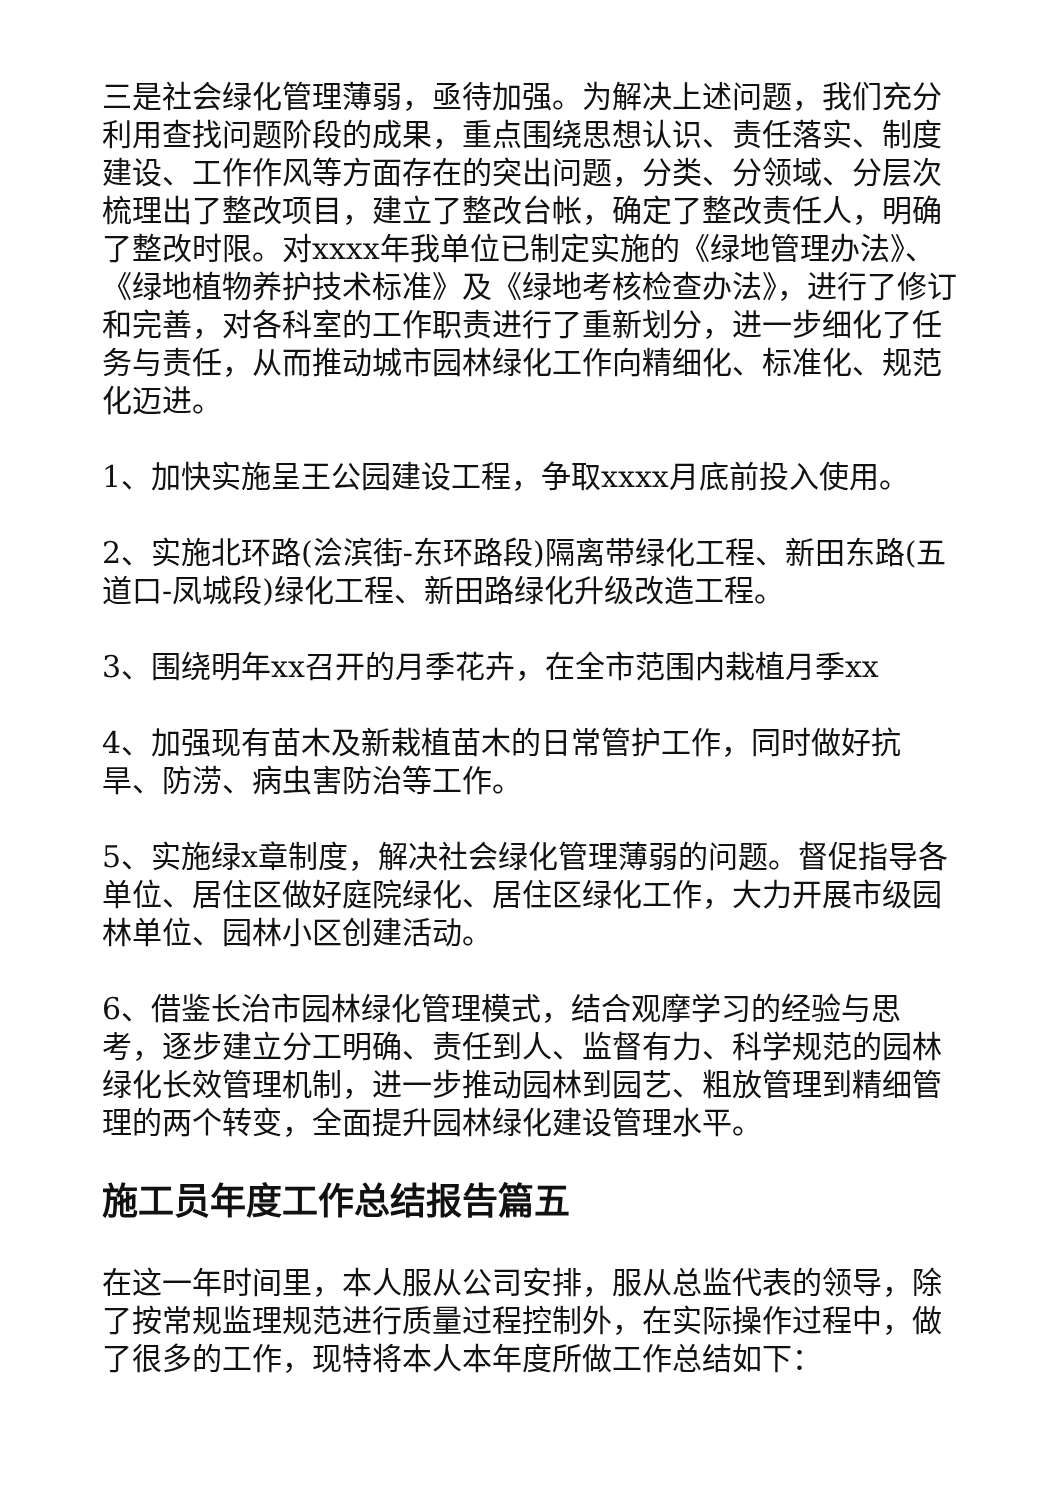三是社会绿化管理薄弱，亟待加强。为解决上述问题，我们充分利用查找问题阶段的成果，重点围绕思想认识、责任落实、制度建设、工作作风等方面存在的突出问题，分类、分领域、分层次梳理出了整改项目，建立了整改台帐，确定了整改责任人，明确了整改时限。对xxxx年我单位已制定实施的《绿地管理办法》、《绿地植物养护技术标准》及《绿地考核检查办法》，进行了修订和完善，对各科室的工作职责进行了重新划分，进一步细化了任务与责任，从而推动城市园林绿化工作向精细化、标准化、规范化迈进。
1、加快实施呈王公园建设工程，争取xxxx月底前投入使用。
2、实施北环路(浍滨街-东环路段)隔离带绿化工程、新田东路(五道口-凤城段)绿化工程、新田路绿化升级改造工程。
3、围绕明年xx召开的月季花卉，在全市范围内栽植月季xx
4、加强现有苗木及新栽植苗木的日常管护工作，同时做好抗旱、防涝、病虫害防治等工作。
5、实施绿x章制度，解决社会绿化管理薄弱的问题。督促指导各单位、居住区做好庭院绿化、居住区绿化工作，大力开展市级园林单位、园林小区创建活动。
6、借鉴长治市园林绿化管理模式，结合观摩学习的经验与思考，逐步建立分工明确、责任到人、监督有力、科学规范的园林绿化长效管理机制，进一步推动园林到园艺、粗放管理到精细管理的两个转变，全面提升园林绿化建设管理水平。
施工员年度工作总结报告篇五
在这一年时间里，本人服从公司安排，服从总监代表的领导，除了按常规监理规范进行质量过程控制外，在实际操作过程中，做了很多的工作，现特将本人本年度所做工作总结如下：